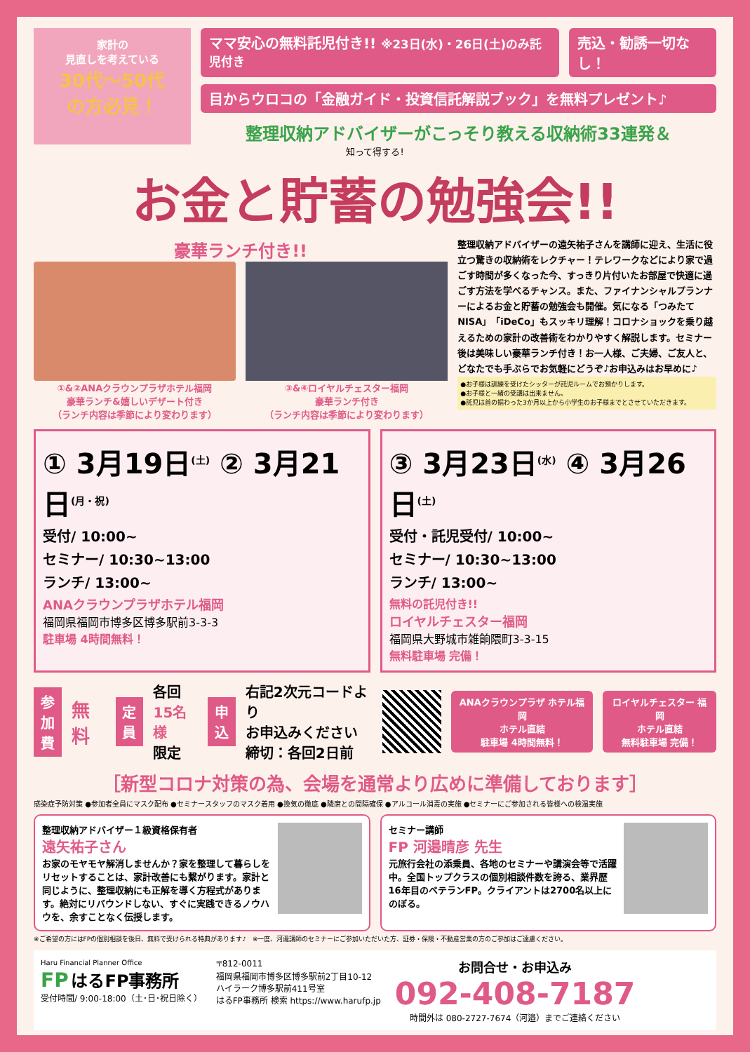家計の
見直しを考えている
30代〜50代
の方必見！
ママ安心の無料託児付き!! ※23日(水)・26日(土)のみ託児付き
売込・勧誘一切なし！
目からウロコの「金融ガイド・投資信託解説ブック」を無料プレゼント♪
整理収納アドバイザーがこっそり教える収納術33連発＆
知って得する!
お金と貯蓄の勉強会!!
豪華ランチ付き!!
①&②ANAクラウンプラザホテル福岡
豪華ランチ&嬉しいデザート付き
（ランチ内容は季節により変わります）
③&④ロイヤルチェスター福岡
豪華ランチ付き
（ランチ内容は季節により変わります）
整理収納アドバイザーの遠矢祐子さんを講師に迎え、生活に役立つ驚きの収納術をレクチャー！テレワークなどにより家で過ごす時間が多くなった今、すっきり片付いたお部屋で快適に過ごす方法を学べるチャンス。また、ファイナンシャルプランナーによるお金と貯蓄の勉強会も開催。気になる「つみたてNISA」「iDeCo」もスッキリ理解！コロナショックを乗り越えるための家計の改善術をわかりやすく解説します。セミナー後は美味しい豪華ランチ付き！お一人様、ご夫婦、ご友人と、どなたでも手ぶらでお気軽にどうぞ♪お申込みはお早めに♪
●お子様は訓練を受けたシッターが託児ルームでお預かりします。
●お子様と一緒の受講は出来ません。
●託児は首の据わった3か月以上から小学生のお子様までとさせていただきます。
① 3月19日<sup>(土)</sup> ② 3月21日<sup>(月・祝)</sup>
受付/ 10:00~
セミナー/ 10:30~13:00
ランチ/ 13:00~
ANAクラウンプラザホテル福岡
福岡県福岡市博多区博多駅前3-3-3
駐車場 4時間無料！
③ 3月23日<sup>(水)</sup> ④ 3月26日<sup>(土)</sup>
受付・託児受付/ 10:00~
セミナー/ 10:30~13:00
ランチ/ 13:00~
無料の託児付き!!
ロイヤルチェスター福岡
福岡県大野城市雑餉隈町3-3-15
無料駐車場 完備！
参加費
無料
定員
各回
15名様
限定
申込
右記2次元コードより
お申込みください
締切：各回2日前
ANAクラウンプラザ ホテル福岡
ホテル直結
駐車場 4時間無料！
ロイヤルチェスター 福岡
ホテル直結
無料駐車場 完備！
［新型コロナ対策の為、会場を通常より広めに準備しております］
感染症予防対策 ●参加者全員にマスク配布 ●セミナースタッフのマスク着用 ●換気の徹底 ●隣席との間隔確保 ●アルコール消毒の実施 ●セミナーにご参加される皆様への検温実施
整理収納アドバイザー１級資格保有者
遠矢祐子さん
お家のモヤモヤ解消しませんか？家を整理して暮らしをリセットすることは、家計改善にも繋がります。家計と同じように、整理収納にも正解を導く方程式があります。絶対にリバウンドしない、すぐに実践できるノウハウを、余すことなく伝授します。
セミナー講師
FP 河邉晴彦 先生
元旅行会社の添乗員、各地のセミナーや講演会等で活躍中。全国トップクラスの個別相談件数を誇る、業界歴16年目のベテランFP。クライアントは2700名以上にのぼる。
※ご希望の方にはFPの個別相談を後日、無料で受けられる特典があります♪　※一度、河邉講師のセミナーにご参加いただいた方、証券・保険・不動産営業の方のご参加はご遠慮ください。
Haru Financial Planner Office
FP はるFP事務所
受付時間/ 9:00-18:00（土･日･祝日除く）
〒812-0011
福岡県福岡市博多区博多駅前2丁目10-12
ハイラーク博多駅前411号室
はるFP事務所 検索 https://www.harufp.jp
お問合せ・お申込み
092-408-7187
時間外は 080-2727-7674（河邉）までご連絡ください